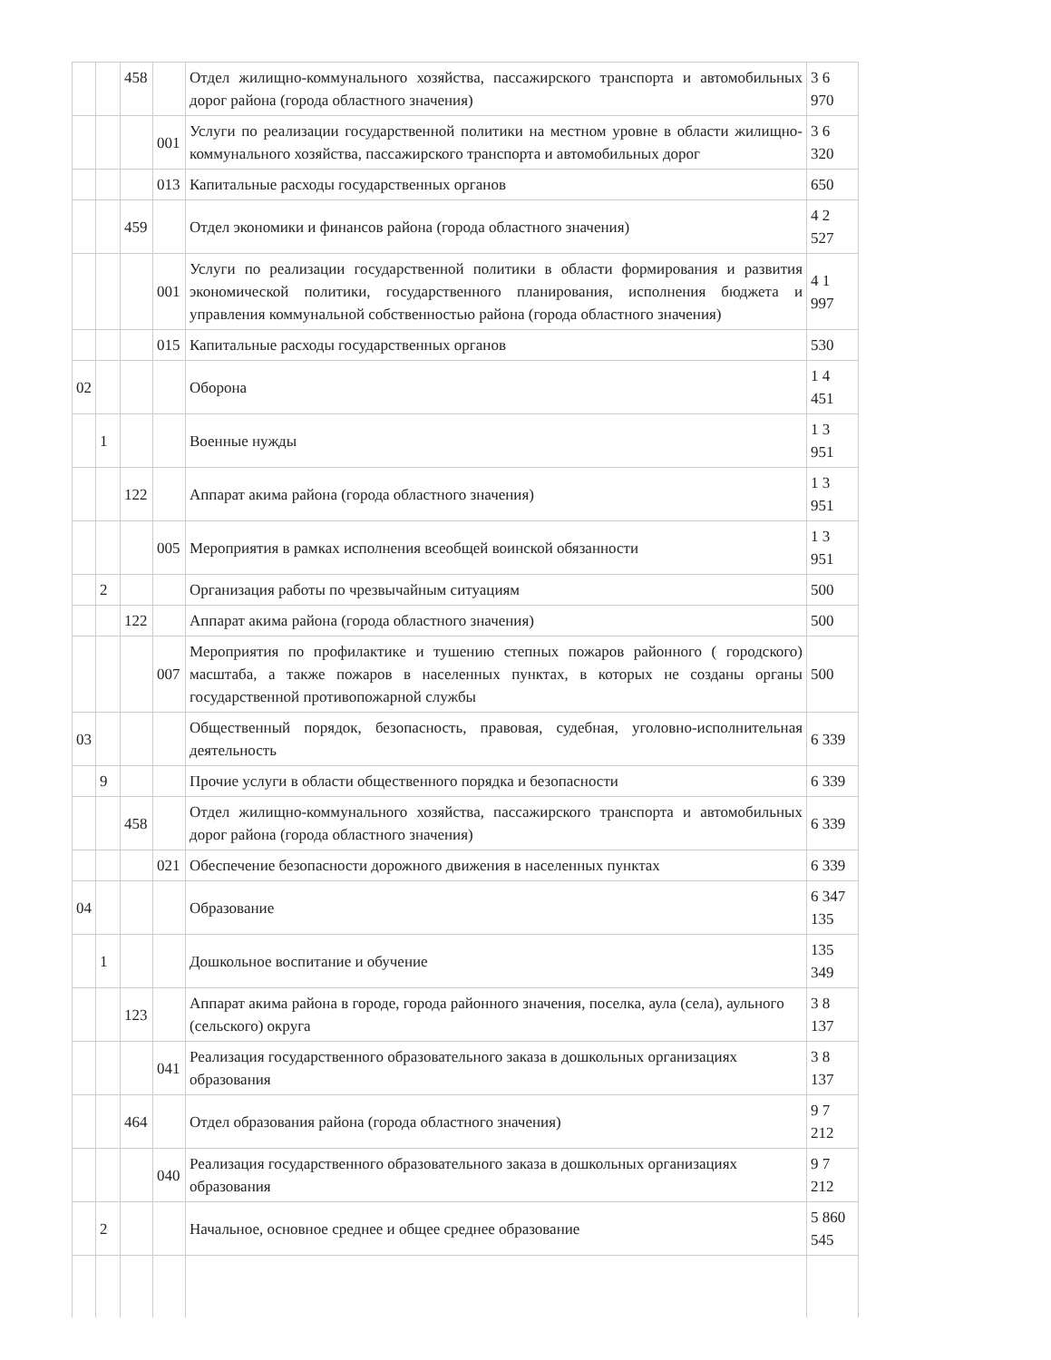| | | 458 | | Отдел жилищно-коммунального хозяйства, пассажирского транспорта и автомобильных дорог района (города областного значения) | 3 6 970 |
| | | | 001 | Услуги по реализации государственной политики на местном уровне в области жилищно-коммунального хозяйства, пассажирского транспорта и автомобильных дорог | 3 6 320 |
| | | | 013 | Капитальные расходы государственных органов | 650 |
| | | 459 | | Отдел экономики и финансов района (города областного значения) | 4 2 527 |
| | | | 001 | Услуги по реализации государственной политики в области формирования и развития экономической политики, государственного планирования, исполнения бюджета и управления коммунальной собственностью района (города областного значения) | 4 1 997 |
| | | | 015 | Капитальные расходы государственных органов | 530 |
| 02 | | | | Оборона | 1 4 451 |
| | 1 | | | Военные нужды | 1 3 951 |
| | | 122 | | Аппарат акима района (города областного значения) | 1 3 951 |
| | | | 005 | Мероприятия в рамках исполнения всеобщей воинской обязанности | 1 3 951 |
| | 2 | | | Организация работы по чрезвычайным ситуациям | 500 |
| | | 122 | | Аппарат акима района (города областного значения) | 500 |
| | | | 007 | Мероприятия по профилактике и тушению степных пожаров районного ( городского) масштаба, а также пожаров в населенных пунктах, в которых не созданы органы государственной противопожарной службы | 500 |
| 03 | | | | Общественный порядок, безопасность, правовая, судебная, уголовно-исполнительная деятельность | 6 339 |
| | 9 | | | Прочие услуги в области общественного порядка и безопасности | 6 339 |
| | | 458 | | Отдел жилищно-коммунального хозяйства, пассажирского транспорта и автомобильных дорог района (города областного значения) | 6 339 |
| | | | 021 | Обеспечение безопасности дорожного движения в населенных пунктах | 6 339 |
| 04 | | | | Образование | 6 347 135 |
| | 1 | | | Дошкольное воспитание и обучение | 135 349 |
| | | 123 | | Аппарат акима района в городе, города районного значения, поселка, аула (села), аульного (сельского) округа | 3 8 137 |
| | | | 041 | Реализация государственного образовательного заказа в дошкольных организациях образования | 3 8 137 |
| | | 464 | | Отдел образования района (города областного значения) | 9 7 212 |
| | | | 040 | Реализация государственного образовательного заказа в дошкольных организациях образования | 9 7 212 |
| | 2 | | | Начальное, основное среднее и общее среднее образование | 5 860 545 |